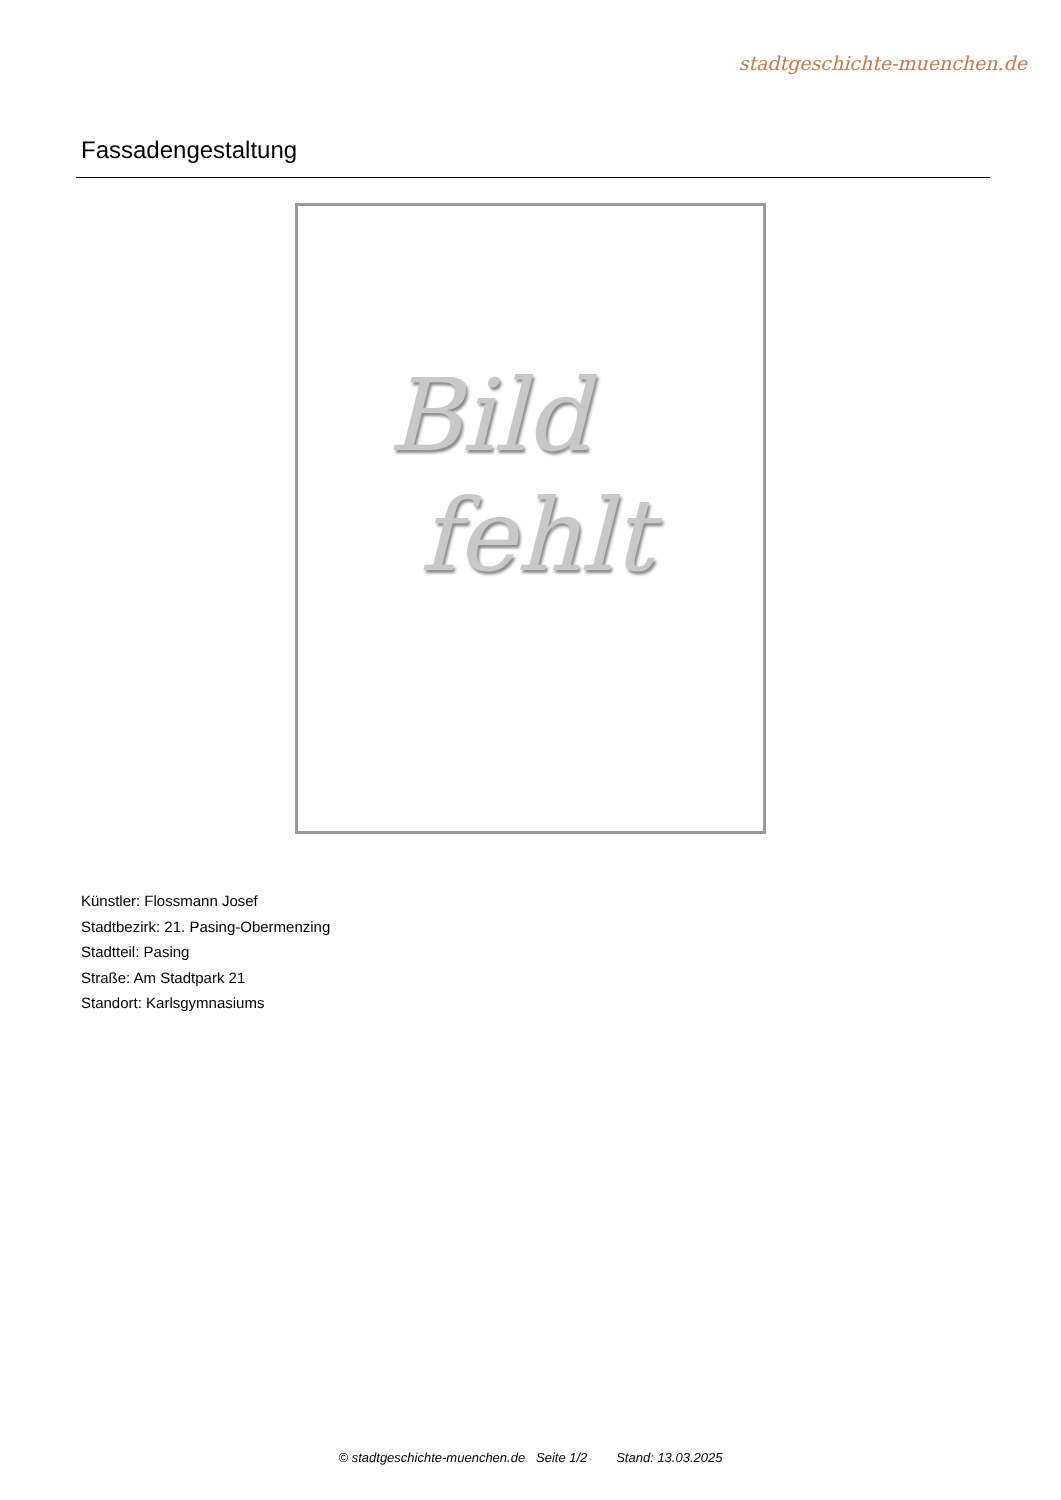stadtgeschichte-muenchen.de
Fassadengestaltung
Bild
fehlt
Künstler: Flossmann Josef
Stadtbezirk: 21. Pasing-Obermenzing
Stadtteil: Pasing
Straße: Am Stadtpark 21
Standort: Karlsgymnasiums
© stadtgeschichte-muenchen.de Seite 1/2 Stand: 13.03.2025